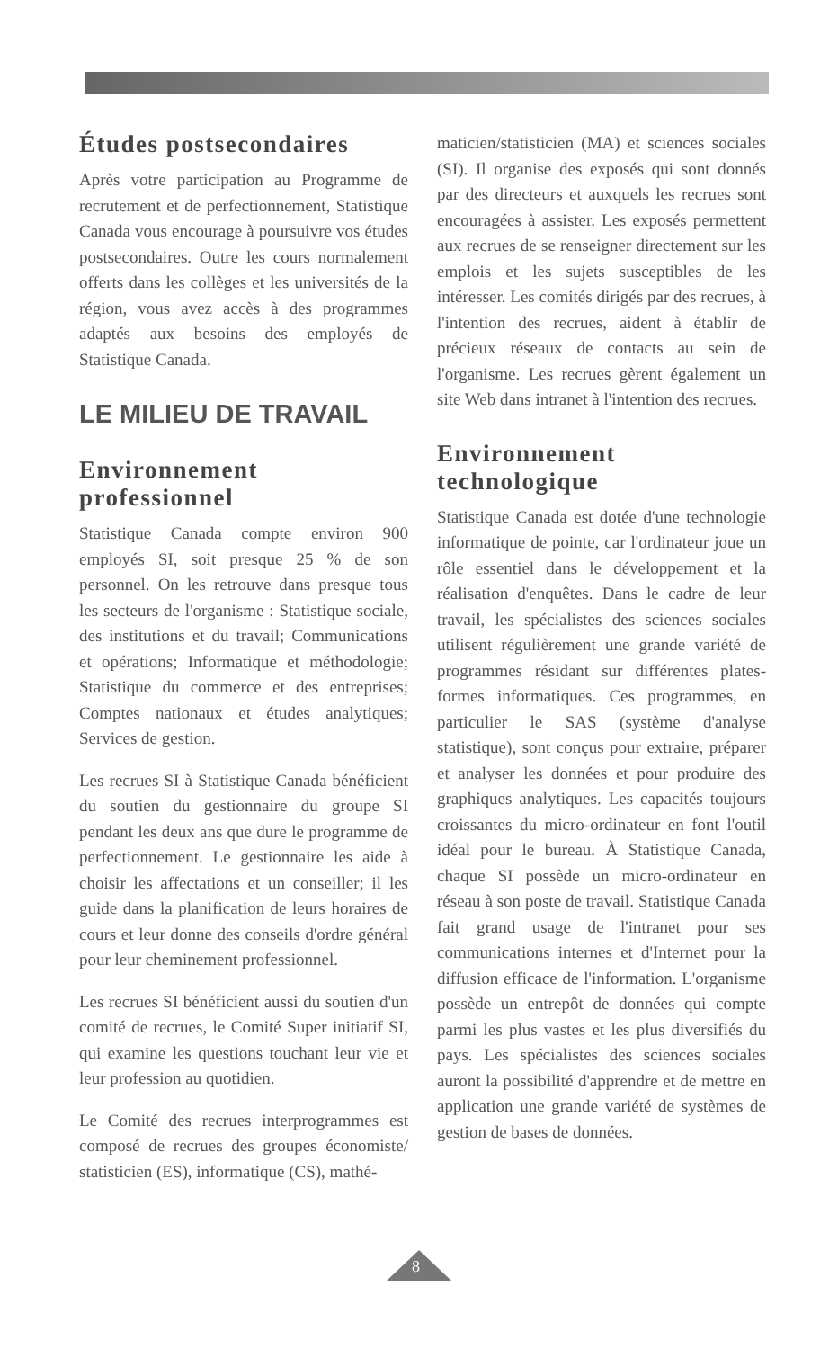Études postsecondaires
Après votre participation au Programme de recrutement et de perfectionnement, Statistique Canada vous encourage à poursuivre vos études postsecondaires. Outre les cours normalement offerts dans les collèges et les universités de la région, vous avez accès à des programmes adaptés aux besoins des employés de Statistique Canada.
LE MILIEU DE TRAVAIL
Environnement professionnel
Statistique Canada compte environ 900 employés SI, soit presque 25 % de son personnel. On les retrouve dans presque tous les secteurs de l'organisme : Statistique sociale, des institutions et du travail; Communications et opérations; Informatique et méthodologie; Statistique du commerce et des entreprises; Comptes nationaux et études analytiques; Services de gestion.
Les recrues SI à Statistique Canada bénéficient du soutien du gestionnaire du groupe SI pendant les deux ans que dure le programme de perfectionnement. Le gestionnaire les aide à choisir les affectations et un conseiller; il les guide dans la planification de leurs horaires de cours et leur donne des conseils d'ordre général pour leur cheminement professionnel.
Les recrues SI bénéficient aussi du soutien d'un comité de recrues, le Comité Super initiatif SI, qui examine les questions touchant leur vie et leur profession au quotidien.
Le Comité des recrues interprogrammes est composé de recrues des groupes économiste/ statisticien (ES), informatique (CS), mathé-
maticien/statisticien (MA) et sciences sociales (SI). Il organise des exposés qui sont donnés par des directeurs et auxquels les recrues sont encouragées à assister. Les exposés permettent aux recrues de se renseigner directement sur les emplois et les sujets susceptibles de les intéresser. Les comités dirigés par des recrues, à l'intention des recrues, aident à établir de précieux réseaux de contacts au sein de l'organisme. Les recrues gèrent également un site Web dans intranet à l'intention des recrues.
Environnement technologique
Statistique Canada est dotée d'une technologie informatique de pointe, car l'ordinateur joue un rôle essentiel dans le développement et la réalisation d'enquêtes. Dans le cadre de leur travail, les spécialistes des sciences sociales utilisent régulièrement une grande variété de programmes résidant sur différentes plates-formes informatiques. Ces programmes, en particulier le SAS (système d'analyse statistique), sont conçus pour extraire, préparer et analyser les données et pour produire des graphiques analytiques. Les capacités toujours croissantes du micro-ordinateur en font l'outil idéal pour le bureau. À Statistique Canada, chaque SI possède un micro-ordinateur en réseau à son poste de travail. Statistique Canada fait grand usage de l'intranet pour ses communications internes et d'Internet pour la diffusion efficace de l'information. L'organisme possède un entrepôt de données qui compte parmi les plus vastes et les plus diversifiés du pays. Les spécialistes des sciences sociales auront la possibilité d'apprendre et de mettre en application une grande variété de systèmes de gestion de bases de données.
8